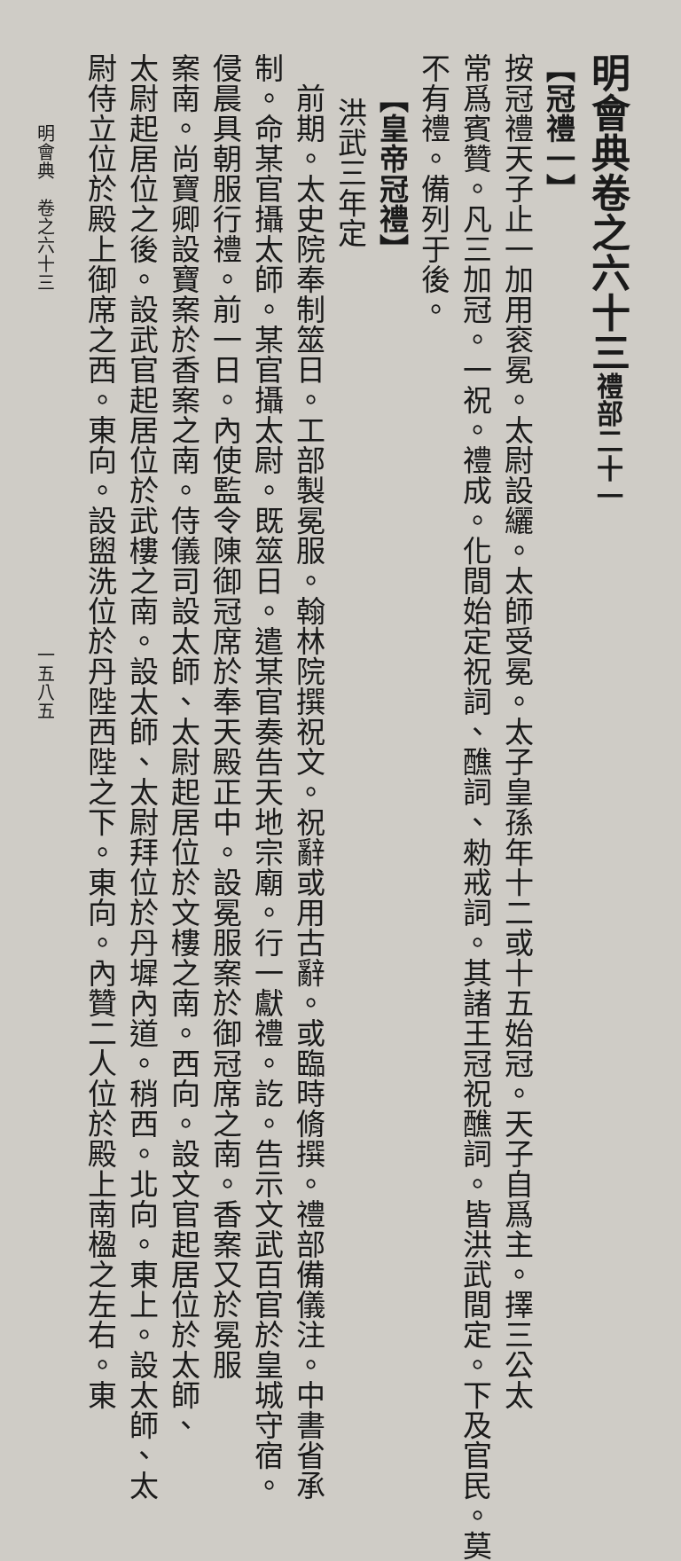明會典卷之六十三禮部二十一
【冠禮一】
按冠禮天子止一加用衮冕。太尉設纚。太師受冕。太子皇孫年十二或十五始冠。天子自爲主。擇三公太
常爲賓贊。凡三加冠。一祝。禮成。化間始定祝詞、醮詞、勑戒詞。其諸王冠祝醮詞。皆洪武間定。下及官民。莫
不有禮。備列于後。
【皇帝冠禮】
洪武三年定
前期。太史院奉制筮日。工部製冕服。翰林院撰祝文。祝辭或用古辭。或臨時脩撰。禮部備儀注。中書省承
制。命某官攝太師。某官攝太尉。既筮日。遣某官奏告天地宗廟。行一獻禮。訖。告示文武百官於皇城守宿。
侵晨具朝服行禮。前一日。內使監令陳御冠席於奉天殿正中。設冕服案於御冠席之南。香案又於冕服
案南。尚寶卿設寶案於香案之南。侍儀司設太師、太尉起居位於文樓之南。西向。設文官起居位於太師、
太尉起居位之後。設武官起居位於武樓之南。設太師、太尉拜位於丹墀內道。稍西。北向。東上。設太師、太
尉侍立位於殿上御席之西。東向。設盥洗位於丹陛西陛之下。東向。內贊二人位於殿上南楹之左右。東
明會典　卷之六十三　　　　　　　　　　　　　　　　　　　一五八五